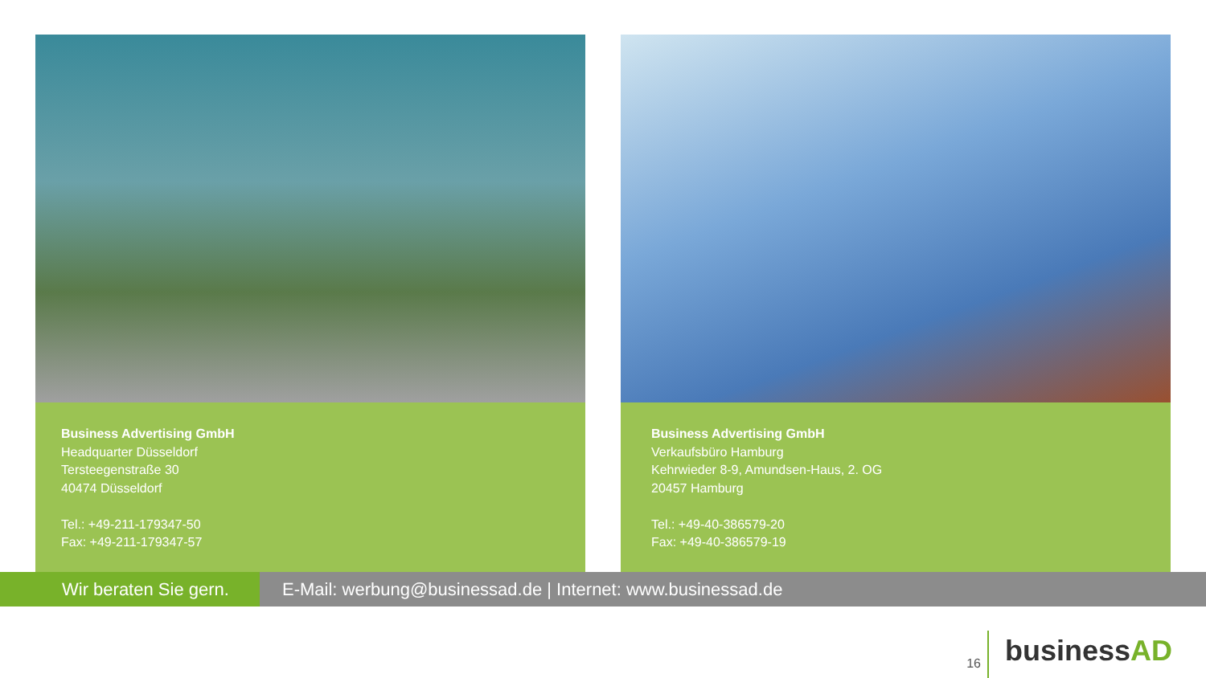Business Advertising GmbH
Headquarter Düsseldorf
Tersteegenstraße 30
40474 Düsseldorf
Tel.: +49-211-179347-50
Fax: +49-211-179347-57
Business Advertising GmbH
Verkaufsbüro Hamburg
Kehrwieder 8-9, Amundsen-Haus, 2. OG
20457 Hamburg
Tel.: +49-40-386579-20
Fax: +49-40-386579-19
Wir beraten Sie gern. E-Mail: werbung@businessad.de | Internet: www.businessad.de
16
businessAD